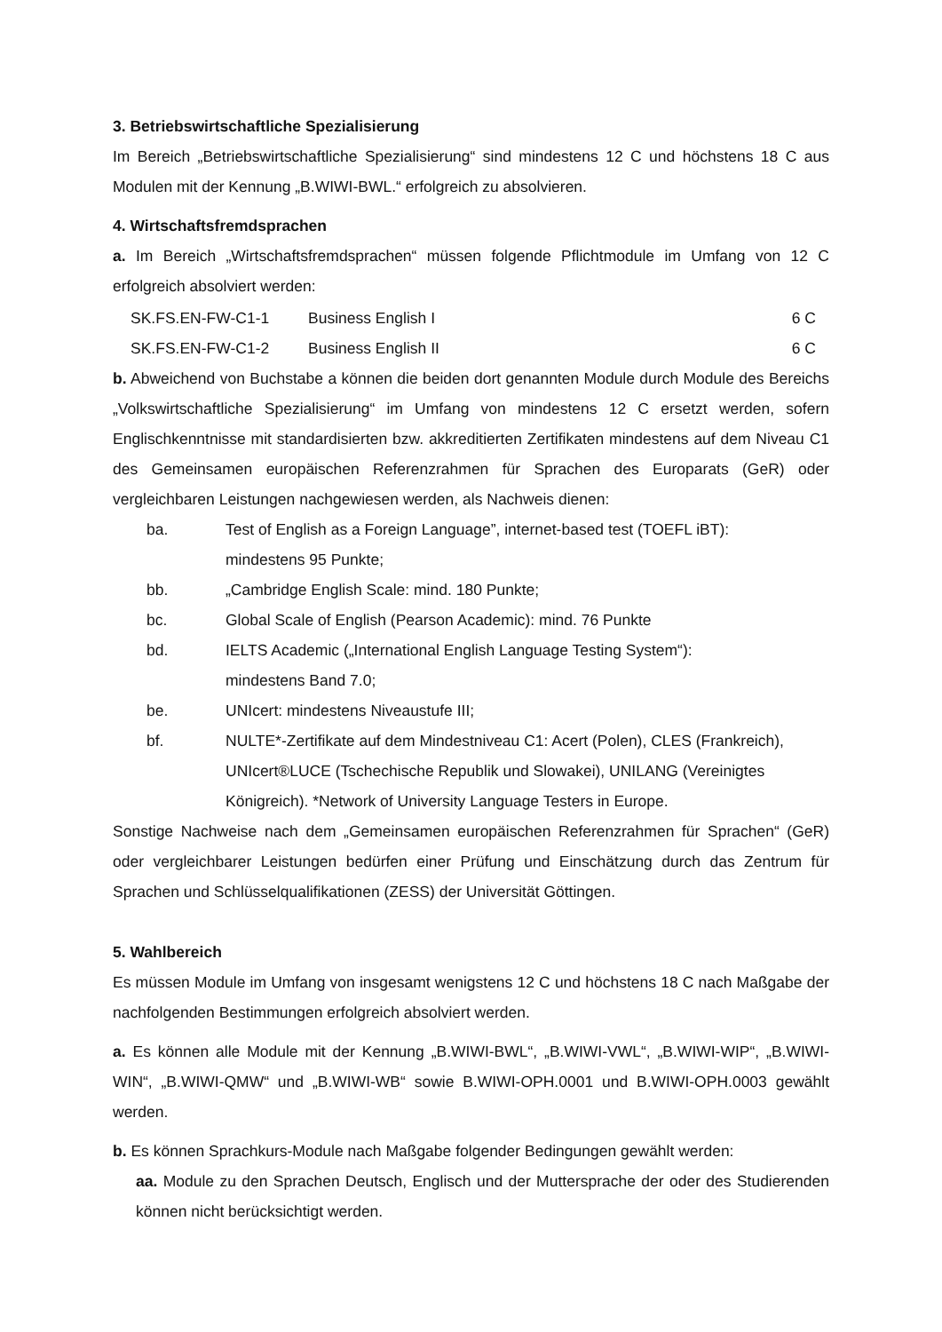3. Betriebswirtschaftliche Spezialisierung
Im Bereich „Betriebswirtschaftliche Spezialisierung“ sind mindestens 12 C und höchstens 18 C aus Modulen mit der Kennung „B.WIWI-BWL.“ erfolgreich zu absolvieren.
4. Wirtschaftsfremdsprachen
a. Im Bereich „Wirtschaftsfremdsprachen“ müssen folgende Pflichtmodule im Umfang von 12 C erfolgreich absolviert werden:
| SK.FS.EN-FW-C1-1 | Business English I | 6 C |
| SK.FS.EN-FW-C1-2 | Business English II | 6 C |
b. Abweichend von Buchstabe a können die beiden dort genannten Module durch Module des Bereichs „Volkswirtschaftliche Spezialisierung“ im Umfang von mindestens 12 C ersetzt werden, sofern Englischkenntnisse mit standardisierten bzw. akkreditierten Zertifikaten mindestens auf dem Niveau C1 des Gemeinsamen europäischen Referenzrahmen für Sprachen des Europarats (GeR) oder vergleichbaren Leistungen nachgewiesen werden, als Nachweis dienen:
| ba. | Test of English as a Foreign Language”, internet-based test (TOEFL iBT): mindestens 95 Punkte; |
| bb. | „Cambridge English Scale: mind. 180 Punkte; |
| bc. | Global Scale of English (Pearson Academic): mind. 76 Punkte |
| bd. | IELTS Academic („International English Language Testing System“): mindestens Band 7.0; |
| be. | UNIcert: mindestens Niveaustufe III; |
| bf. | NULTE*-Zertifikate auf dem Mindestniveau C1: Acert (Polen), CLES (Frankreich), UNIcert®LUCE (Tschechische Republik und Slowakei), UNILANG (Vereinigtes Königreich). *Network of University Language Testers in Europe. |
Sonstige Nachweise nach dem „Gemeinsamen europäischen Referenzrahmen für Sprachen“ (GeR) oder vergleichbarer Leistungen bedürfen einer Prüfung und Einschätzung durch das Zentrum für Sprachen und Schlüsselqualifikationen (ZESS) der Universität Göttingen.
5. Wahlbereich
Es müssen Module im Umfang von insgesamt wenigstens 12 C und höchstens 18 C nach Maßgabe der nachfolgenden Bestimmungen erfolgreich absolviert werden.
a. Es können alle Module mit der Kennung „B.WIWI-BWL“, „B.WIWI-VWL“, „B.WIWI-WIP“, „B.WIWI-WIN“, „B.WIWI-QMW“ und „B.WIWI-WB“ sowie B.WIWI-OPH.0001 und B.WIWI-OPH.0003 gewählt werden.
b. Es können Sprachkurs-Module nach Maßgabe folgender Bedingungen gewählt werden:
aa. Module zu den Sprachen Deutsch, Englisch und der Muttersprache der oder des Studierenden können nicht berücksichtigt werden.